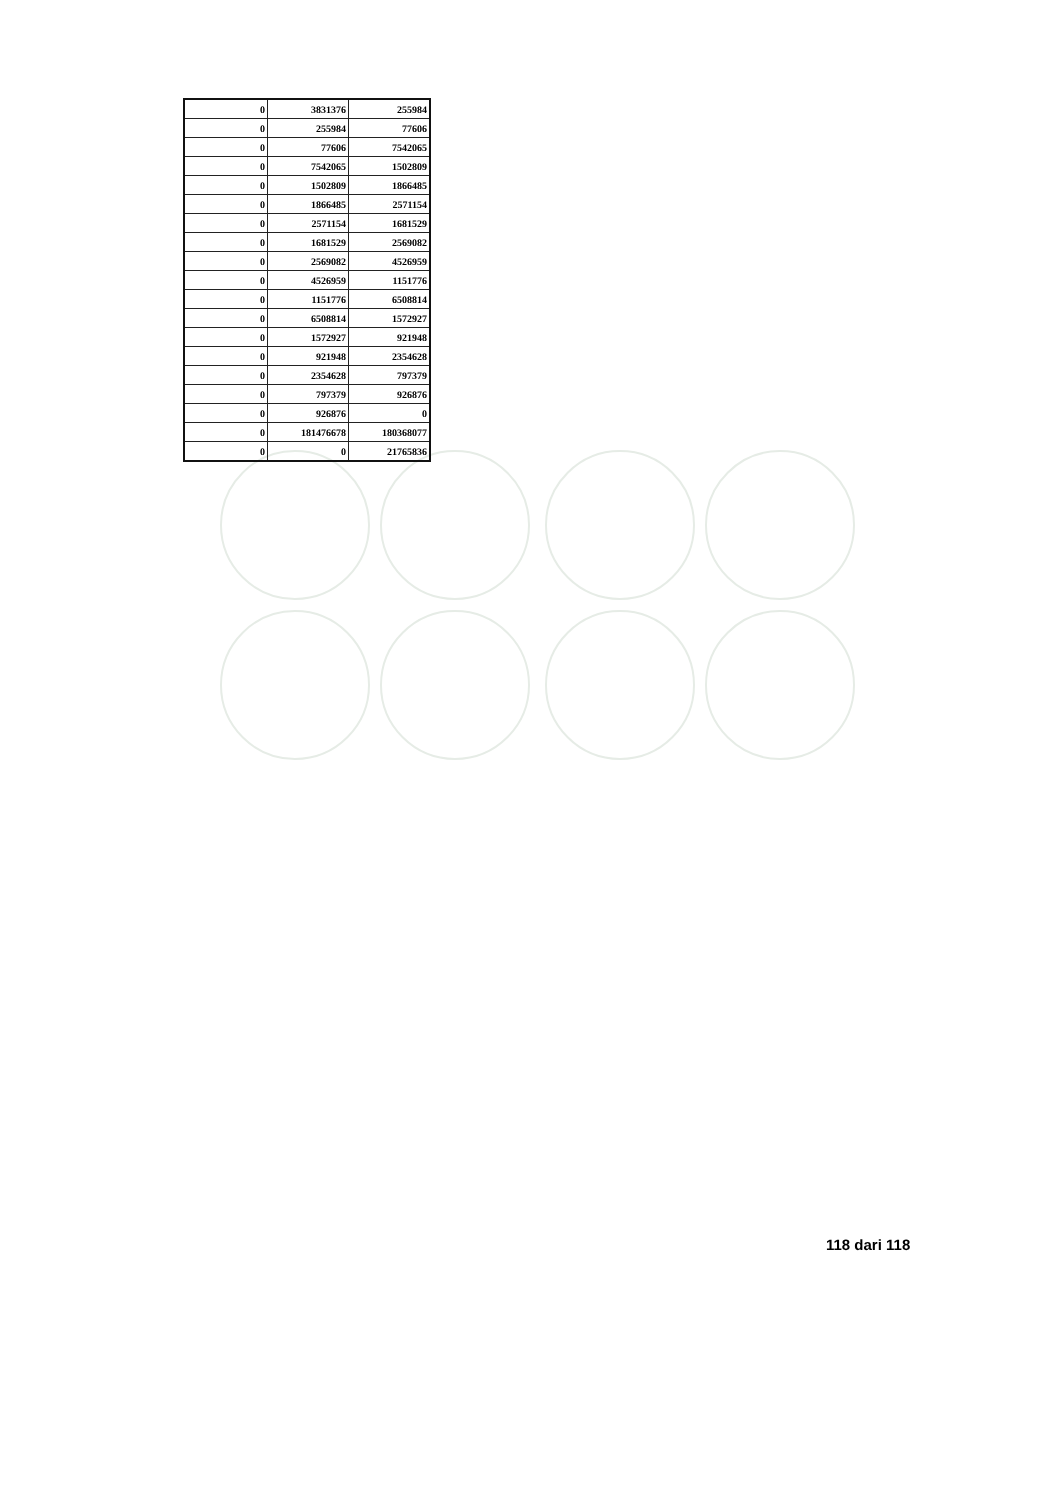| 0 | 3831376 | 255984 |
| 0 | 255984 | 77606 |
| 0 | 77606 | 7542065 |
| 0 | 7542065 | 1502809 |
| 0 | 1502809 | 1866485 |
| 0 | 1866485 | 2571154 |
| 0 | 2571154 | 1681529 |
| 0 | 1681529 | 2569082 |
| 0 | 2569082 | 4526959 |
| 0 | 4526959 | 1151776 |
| 0 | 1151776 | 6508814 |
| 0 | 6508814 | 1572927 |
| 0 | 1572927 | 921948 |
| 0 | 921948 | 2354628 |
| 0 | 2354628 | 797379 |
| 0 | 797379 | 926876 |
| 0 | 926876 | 0 |
| 0 | 181476678 | 180368077 |
| 0 | 0 | 21765836 |
118 dari 118